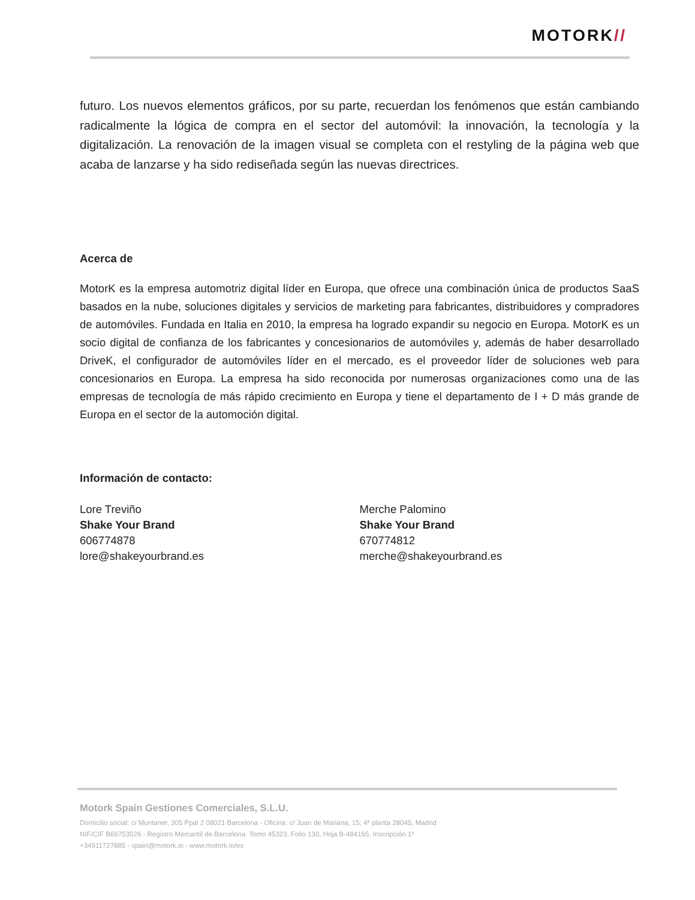MOTORK//
futuro. Los nuevos elementos gráficos, por su parte, recuerdan los fenómenos que están cambiando radicalmente la lógica de compra en el sector del automóvil: la innovación, la tecnología y la digitalización. La renovación de la imagen visual se completa con el restyling de la página web que acaba de lanzarse y ha sido rediseñada según las nuevas directrices.
Acerca de
MotorK es la empresa automotriz digital líder en Europa, que ofrece una combinación única de productos SaaS basados en la nube, soluciones digitales y servicios de marketing para fabricantes, distribuidores y compradores de automóviles. Fundada en Italia en 2010, la empresa ha logrado expandir su negocio en Europa. MotorK es un socio digital de confianza de los fabricantes y concesionarios de automóviles y, además de haber desarrollado DriveK, el configurador de automóviles líder en el mercado, es el proveedor líder de soluciones web para concesionarios en Europa. La empresa ha sido reconocida por numerosas organizaciones como una de las empresas de tecnología de más rápido crecimiento en Europa y tiene el departamento de I + D más grande de Europa en el sector de la automoción digital.
Información de contacto:
Lore Treviño
Shake Your Brand
606774878
lore@shakeyourbrand.es
Merche Palomino
Shake Your Brand
670774812
merche@shakeyourbrand.es
Motork Spain Gestiones Comerciales, S.L.U.
Domicilio social: c/ Muntaner, 305 Ppal 2 08021 Barcelona - Oficina: c/ Juan de Mariana, 15; 4ª planta 28045, Madrid
NIF/CIF B66753526 - Registro Mercantil de Barcelona: Tomo 45323, Folio 130, Hoja B-484165, Inscripción 1ª
+34911727885 - spain@motork.io - www.motork.io/es